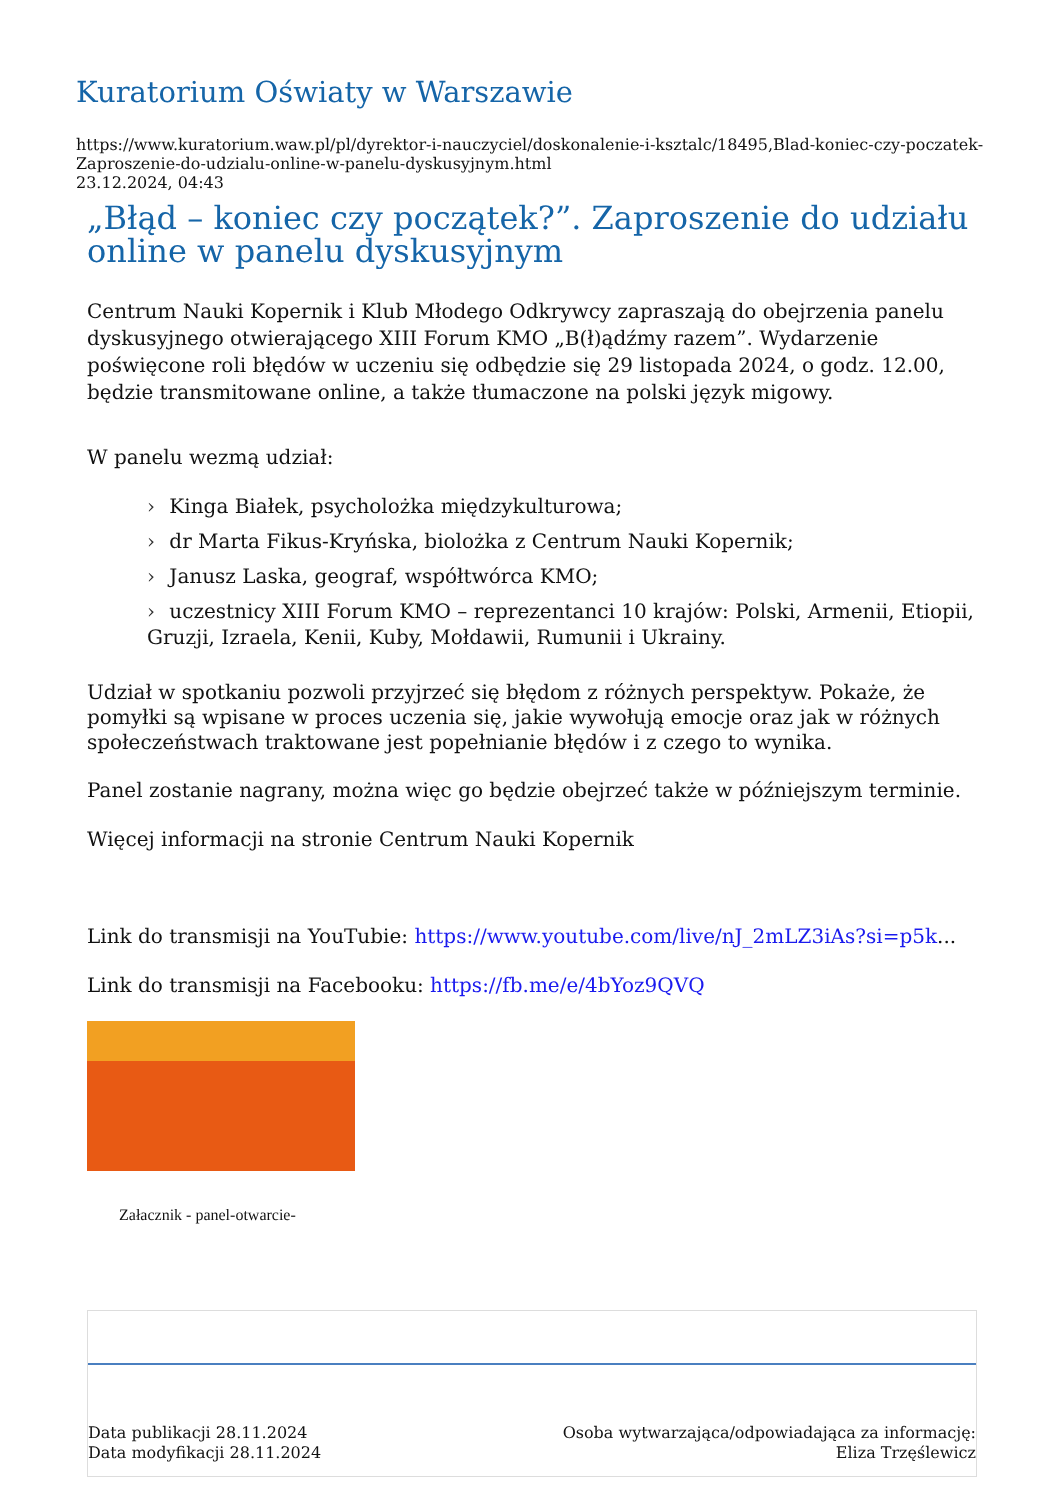Kuratorium Oświaty w Warszawie
https://www.kuratorium.waw.pl/pl/dyrektor-i-nauczyciel/doskonalenie-i-ksztalc/18495,Blad-koniec-czy-poczatek-Zaproszenie-do-udzialu-online-w-panelu-dyskusyjnym.html
23.12.2024, 04:43
„Błąd – koniec czy początek?”. Zaproszenie do udziału online w panelu dyskusyjnym
Centrum Nauki Kopernik i Klub Młodego Odkrywcy zapraszają do obejrzenia panelu dyskusyjnego otwierającego XIII Forum KMO „B(ł)ądźmy razem”. Wydarzenie poświęcone roli błędów w uczeniu się odbędzie się 29 listopada 2024, o godz. 12.00, będzie transmitowane online, a także tłumaczone na polski język migowy.
W panelu wezmą udział:
› Kinga Białek, psycholożka międzykulturowa;
› dr Marta Fikus-Kryńska, biolożka z Centrum Nauki Kopernik;
› Janusz Laska, geograf, współtwórca KMO;
› uczestnicy XIII Forum KMO – reprezentanci 10 krajów: Polski, Armenii, Etiopii, Gruzji, Izraela, Kenii, Kuby, Mołdawii, Rumunii i Ukrainy.
Udział w spotkaniu pozwoli przyjrzeć się błędom z różnych perspektyw. Pokaże, że pomyłki są wpisane w proces uczenia się, jakie wywołują emocje oraz jak w różnych społeczeństwach traktowane jest popełnianie błędów i z czego to wynika.
Panel zostanie nagrany, można więc go będzie obejrzeć także w późniejszym terminie.
Więcej informacji na stronie Centrum Nauki Kopernik
Link do transmisji na YouTubie: https://www.youtube.com/live/nJ_2mLZ3iAs?si=p5k...
Link do transmisji na Facebooku: https://fb.me/e/4bYoz9QVQ
Załacznik - panel-otwarcie-
Data publikacji 28.11.2024
Data modyfikacji 28.11.2024
Osoba wytwarzająca/odpowiadająca za informację:
Eliza Trzęślewicz